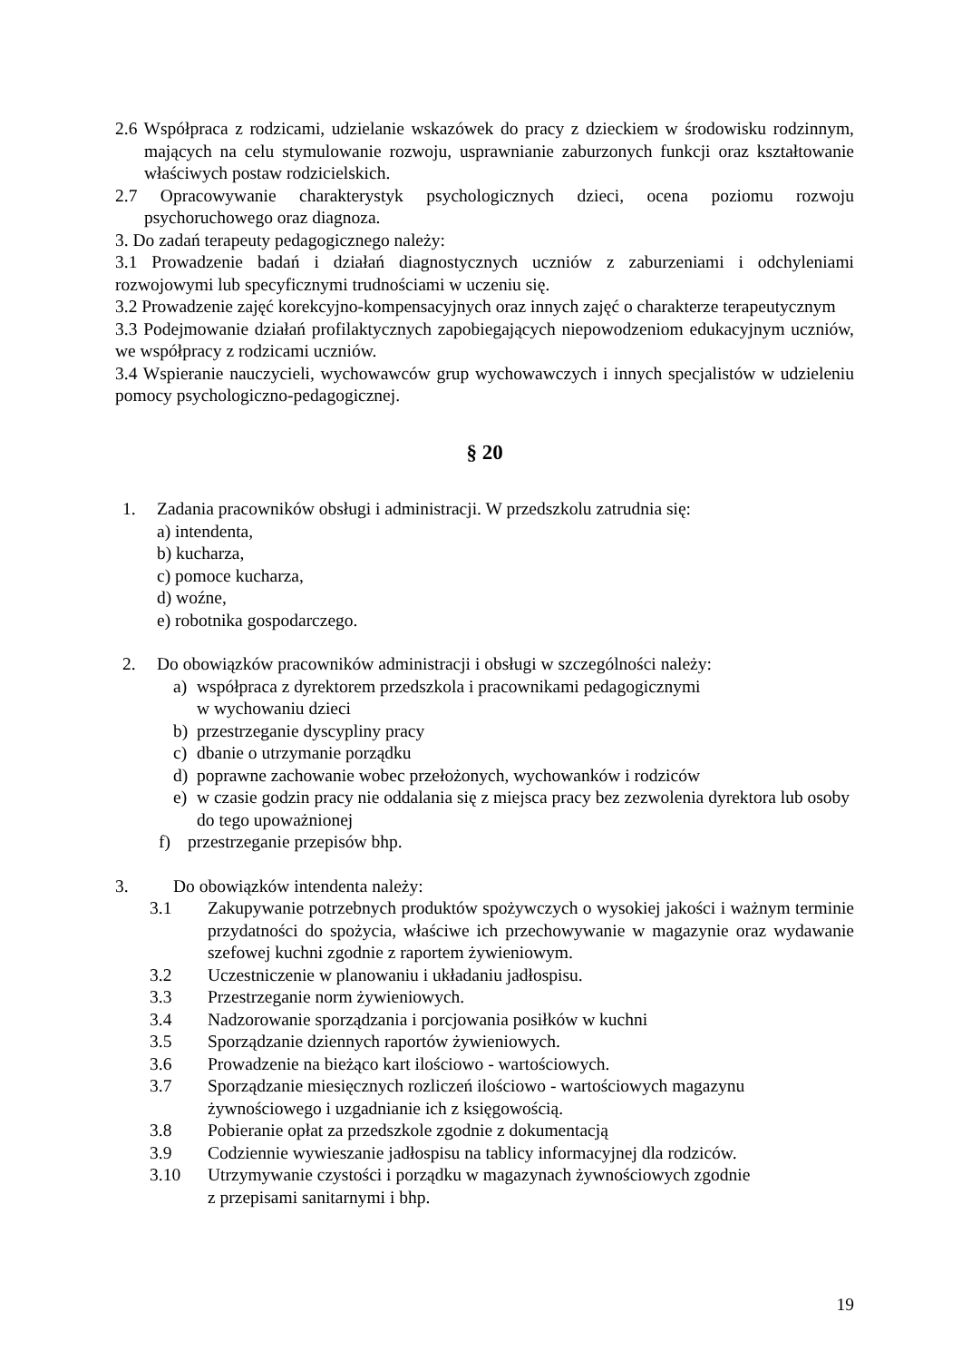2.6 Współpraca z rodzicami, udzielanie wskazówek do pracy z dzieckiem w środowisku rodzinnym, mających na celu stymulowanie rozwoju, usprawnianie zaburzonych funkcji oraz kształtowanie właściwych postaw rodzicielskich.
2.7 Opracowywanie charakterystyk psychologicznych dzieci, ocena poziomu rozwoju psychoruchowego oraz diagnoza.
3. Do zadań terapeuty pedagogicznego należy:
3.1 Prowadzenie badań i działań diagnostycznych uczniów z zaburzeniami i odchyleniami rozwojowymi lub specyficznymi trudnościami w uczeniu się.
3.2 Prowadzenie zajęć korekcyjno-kompensacyjnych oraz innych zajęć o charakterze terapeutycznym
3.3 Podejmowanie działań profilaktycznych zapobiegających niepowodzeniom edukacyjnym uczniów, we współpracy z rodzicami uczniów.
3.4 Wspieranie nauczycieli, wychowawców grup wychowawczych i innych specjalistów w udzieleniu pomocy psychologiczno-pedagogicznej.
§ 20
1. Zadania pracowników obsługi i administracji. W przedszkolu zatrudnia się:
a) intendenta,
b) kucharza,
c) pomoce kucharza,
d) woźne,
e) robotnika gospodarczego.
2. Do obowiązków pracowników administracji i obsługi w szczególności należy:
a) współpraca z dyrektorem przedszkola i pracownikami pedagogicznymi
w wychowaniu dzieci
b) przestrzeganie dyscypliny pracy
c) dbanie o utrzymanie porządku
d) poprawne zachowanie wobec przełożonych, wychowanków i rodziców
e) w czasie godzin pracy nie oddalania się z miejsca pracy bez zezwolenia dyrektora lub osoby do tego upoważnionej
f) przestrzeganie przepisów bhp.
3. Do obowiązków intendenta należy:
3.1 Zakupywanie potrzebnych produktów spożywczych o wysokiej jakości i ważnym terminie przydatności do spożycia, właściwe ich przechowywanie w magazynie oraz wydawanie szefowej kuchni zgodnie z raportem żywieniowym.
3.2 Uczestniczenie w planowaniu i układaniu jadłospisu.
3.3 Przestrzeganie norm żywieniowych.
3.4 Nadzorowanie sporządzania i porcjowania posiłków w kuchni
3.5 Sporządzanie dziennych raportów żywieniowych.
3.6 Prowadzenie na bieżąco kart ilościowo - wartościowych.
3.7 Sporządzanie miesięcznych rozliczeń ilościowo - wartościowych magazynu
żywnościowego i uzgadnianie ich z księgowością.
3.8 Pobieranie opłat za przedszkole zgodnie z dokumentacją
3.9 Codziennie wywieszanie jadłospisu na tablicy informacyjnej dla rodziców.
3.10 Utrzymywanie czystości i porządku w magazynach żywnościowych zgodnie
z przepisami sanitarnymi i bhp.
19